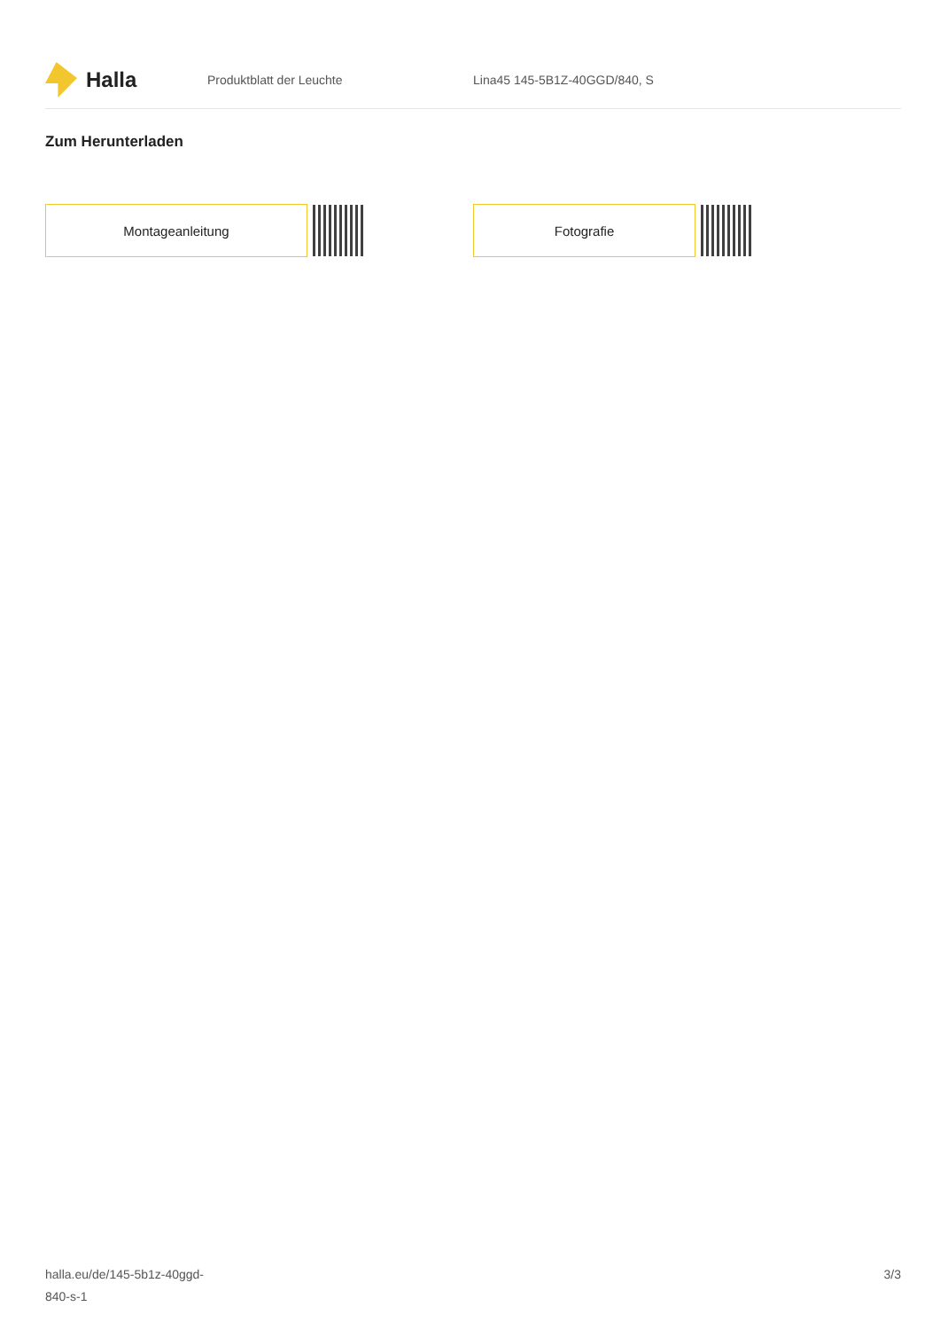Halla
Produktblatt der Leuchte Lina45 145-5B1Z-40GGD/840, S
Zum Herunterladen
Montageanleitung Fotografie
halla.eu/de/145-5b1z-40ggd-
840-s-1
3/3